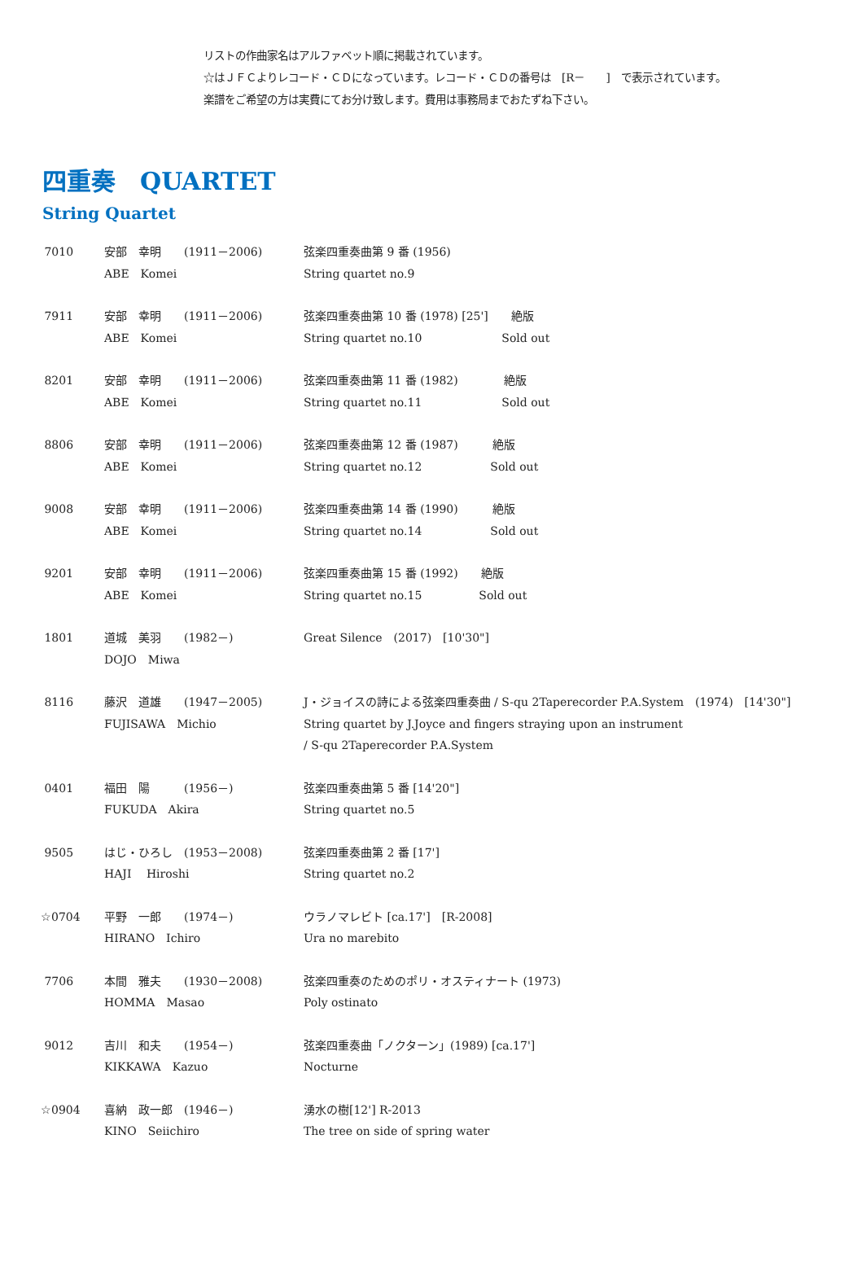リストの作曲家名はアルファベット順に掲載されています。
☆はＪＦＣよりレコード・ＣＤになっています。レコード・ＣＤの番号は　[R－　　]　で表示されています。
楽譜をご希望の方は実費にてお分け致します。費用は事務局までおたずね下さい。
四重奏　QUARTET
String Quartet
| 7010 | 安部 幸明 (1911－2006) ABE Komei | 弦楽四重奏曲第 9 番 (1956) String quartet no.9 |
| 7911 | 安部 幸明 (1911－2006) ABE Komei | 弦楽四重奏曲第 10 番 (1978) [25'] 絶版 String quartet no.10 Sold out |
| 8201 | 安部 幸明 (1911－2006) ABE Komei | 弦楽四重奏曲第 11 番 (1982) 絶版 String quartet no.11 Sold out |
| 8806 | 安部 幸明 (1911－2006) ABE Komei | 弦楽四重奏曲第 12 番 (1987) 絶版 String quartet no.12 Sold out |
| 9008 | 安部 幸明 (1911－2006) ABE Komei | 弦楽四重奏曲第 14 番 (1990) 絶版 String quartet no.14 Sold out |
| 9201 | 安部 幸明 (1911－2006) ABE Komei | 弦楽四重奏曲第 15 番 (1992) 絶版 String quartet no.15 Sold out |
| 1801 | 道城 美羽 (1982－) DOJO Miwa | Great Silence (2017) [10'30"] |
| 8116 | 藤沢 道雄 (1947－2005) FUJISAWA Michio | J・ジョイスの詩による弦楽四重奏曲 / S-qu 2Taperecorder P.A.System (1974) [14'30"] String quartet by J.Joyce and fingers straying upon an instrument / S-qu 2Taperecorder P.A.System |
| 0401 | 福田 陽 (1956－) FUKUDA Akira | 弦楽四重奏曲第 5 番 [14'20"] String quartet no.5 |
| 9505 | はじ・ひろし (1953－2008) HAJI Hiroshi | 弦楽四重奏曲第 2 番 [17'] String quartet no.2 |
| ☆0704 | 平野 一郎 (1974－) HIRANO Ichiro | ウラノマレビト [ca.17'] [R-2008] Ura no marebito |
| 7706 | 本間 雅夫 (1930－2008) HOMMA Masao | 弦楽四重奏のためのポリ・オスティナート (1973) Poly ostinato |
| 9012 | 吉川 和夫 (1954－) KIKKAWA Kazuo | 弦楽四重奏曲「ノクターン」(1989) [ca.17'] Nocturne |
| ☆0904 | 喜納 政一郎 (1946－) KINO Seiichiro | 湧水の樹[12'] R-2013 The tree on side of spring water |